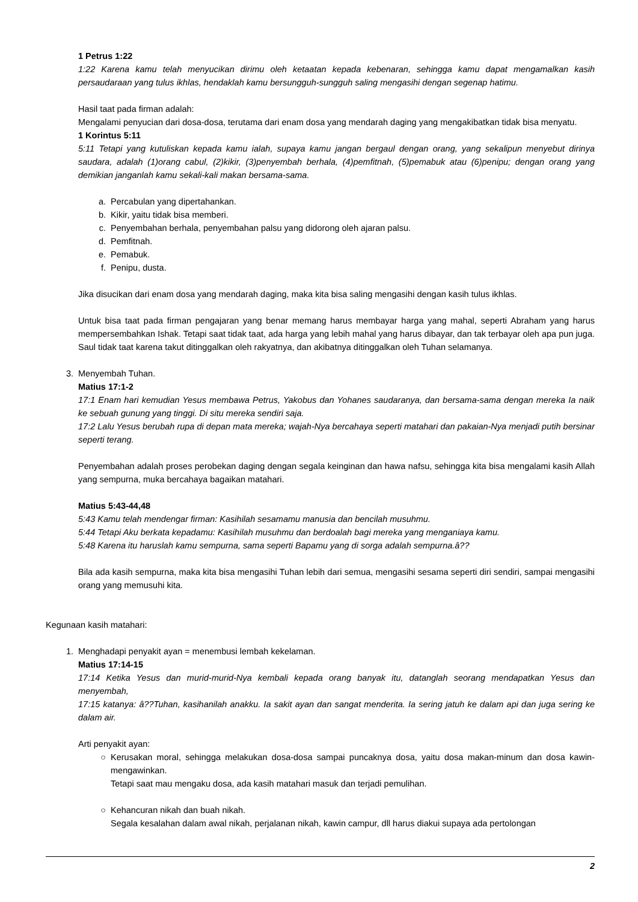1 Petrus 1:22
1:22 Karena kamu telah menyucikan dirimu oleh ketaatan kepada kebenaran, sehingga kamu dapat mengamalkan kasih persaudaraan yang tulus ikhlas, hendaklah kamu bersungguh-sungguh saling mengasihi dengan segenap hatimu.
Hasil taat pada firman adalah:
Mengalami penyucian dari dosa-dosa, terutama dari enam dosa yang mendarah daging yang mengakibatkan tidak bisa menyatu.
1 Korintus 5:11
5:11 Tetapi yang kutuliskan kepada kamu ialah, supaya kamu jangan bergaul dengan orang, yang sekalipun menyebut dirinya saudara, adalah (1)orang cabul, (2)kikir, (3)penyembah berhala, (4)pemfitnah, (5)pemabuk atau (6)penipu; dengan orang yang demikian janganlah kamu sekali-kali makan bersama-sama.
a. Percabulan yang dipertahankan.
b. Kikir, yaitu tidak bisa memberi.
c. Penyembahan berhala, penyembahan palsu yang didorong oleh ajaran palsu.
d. Pemfitnah.
e. Pemabuk.
f. Penipu, dusta.
Jika disucikan dari enam dosa yang mendarah daging, maka kita bisa saling mengasihi dengan kasih tulus ikhlas.
Untuk bisa taat pada firman pengajaran yang benar memang harus membayar harga yang mahal, seperti Abraham yang harus mempersembahkan Ishak. Tetapi saat tidak taat, ada harga yang lebih mahal yang harus dibayar, dan tak terbayar oleh apa pun juga. Saul tidak taat karena takut ditinggalkan oleh rakyatnya, dan akibatnya ditinggalkan oleh Tuhan selamanya.
3. Menyembah Tuhan.
Matius 17:1-2
17:1 Enam hari kemudian Yesus membawa Petrus, Yakobus dan Yohanes saudaranya, dan bersama-sama dengan mereka Ia naik ke sebuah gunung yang tinggi. Di situ mereka sendiri saja.
17:2 Lalu Yesus berubah rupa di depan mata mereka; wajah-Nya bercahaya seperti matahari dan pakaian-Nya menjadi putih bersinar seperti terang.
Penyembahan adalah proses perobekan daging dengan segala keinginan dan hawa nafsu, sehingga kita bisa mengalami kasih Allah yang sempurna, muka bercahaya bagaikan matahari.
Matius 5:43-44,48
5:43 Kamu telah mendengar firman: Kasihilah sesamamu manusia dan bencilah musuhmu.
5:44 Tetapi Aku berkata kepadamu: Kasihilah musuhmu dan berdoalah bagi mereka yang menganiaya kamu.
5:48 Karena itu haruslah kamu sempurna, sama seperti Bapamu yang di sorga adalah sempurna.â??
Bila ada kasih sempurna, maka kita bisa mengasihi Tuhan lebih dari semua, mengasihi sesama seperti diri sendiri, sampai mengasihi orang yang memusuhi kita.
Kegunaan kasih matahari:
1. Menghadapi penyakit ayan = menembusi lembah kekelaman.
Matius 17:14-15
17:14 Ketika Yesus dan murid-murid-Nya kembali kepada orang banyak itu, datanglah seorang mendapatkan Yesus dan menyembah,
17:15 katanya: â??Tuhan, kasihanilah anakku. Ia sakit ayan dan sangat menderita. Ia sering jatuh ke dalam api dan juga sering ke dalam air.
Arti penyakit ayan:
○ Kerusakan moral, sehingga melakukan dosa-dosa sampai puncaknya dosa, yaitu dosa makan-minum dan dosa kawin-mengawinkan.
Tetapi saat mau mengaku dosa, ada kasih matahari masuk dan terjadi pemulihan.
○ Kehancuran nikah dan buah nikah.
Segala kesalahan dalam awal nikah, perjalanan nikah, kawin campur, dll harus diakui supaya ada pertolongan
2